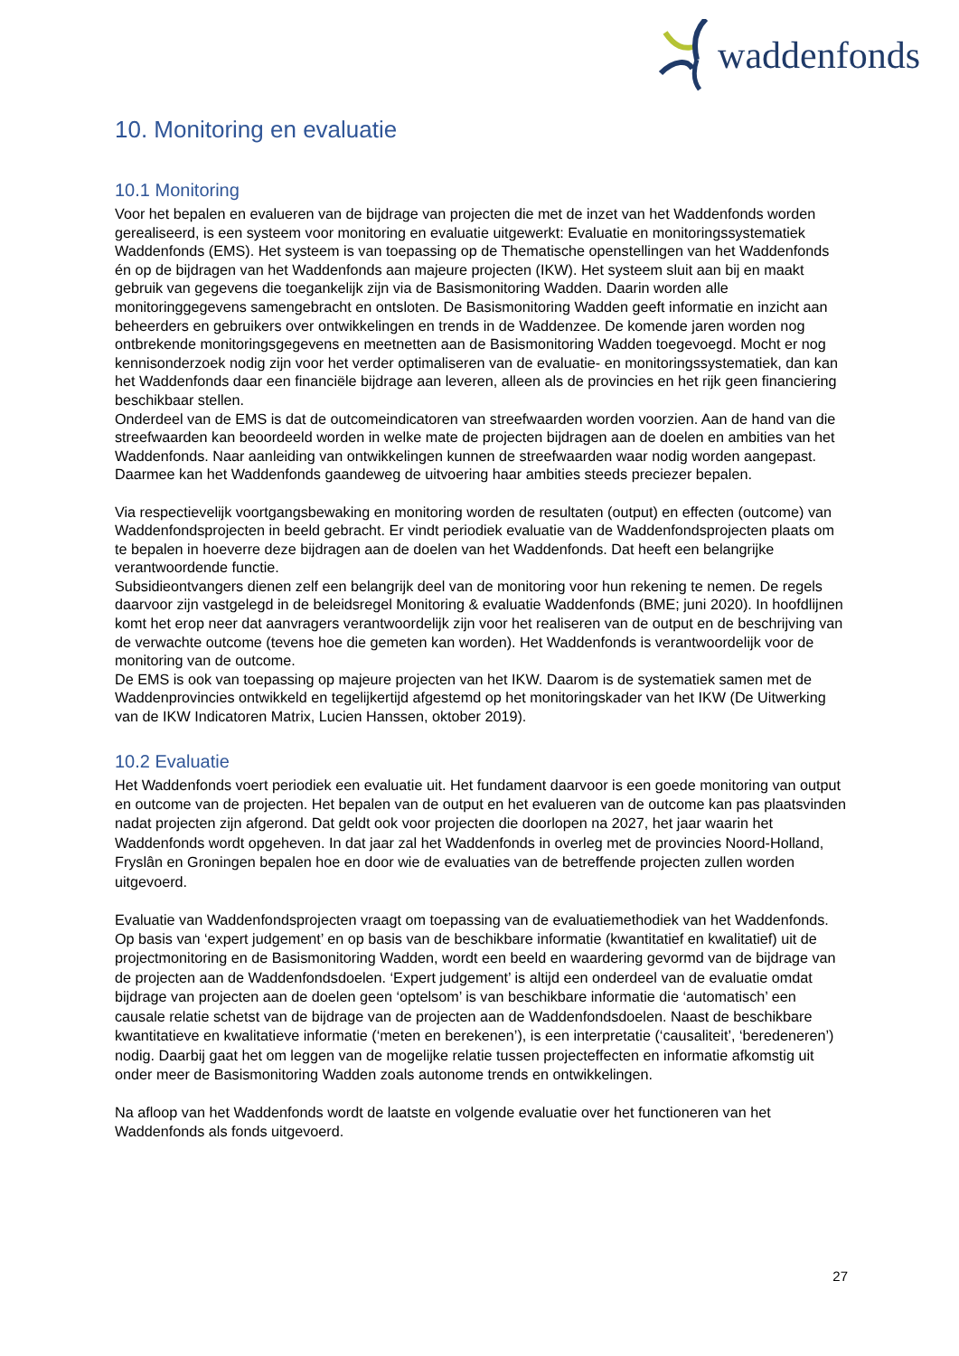waddenfonds
10. Monitoring en evaluatie
10.1 Monitoring
Voor het bepalen en evalueren van de bijdrage van projecten die met de inzet van het Waddenfonds worden gerealiseerd, is een systeem voor monitoring en evaluatie uitgewerkt: Evaluatie en monitoringssystematiek Waddenfonds (EMS). Het systeem is van toepassing op de Thematische openstellingen van het Waddenfonds én op de bijdragen van het Waddenfonds aan majeure projecten (IKW). Het systeem sluit aan bij en maakt gebruik van gegevens die toegankelijk zijn via de Basismonitoring Wadden. Daarin worden alle monitoringgegevens samengebracht en ontsloten. De Basismonitoring Wadden geeft informatie en inzicht aan beheerders en gebruikers over ontwikkelingen en trends in de Waddenzee. De komende jaren worden nog ontbrekende monitoringsgegevens en meetnetten aan de Basismonitoring Wadden toegevoegd. Mocht er nog kennisonderzoek nodig zijn voor het verder optimaliseren van de evaluatie- en monitoringssystematiek, dan kan het Waddenfonds daar een financiële bijdrage aan leveren, alleen als de provincies en het rijk geen financiering beschikbaar stellen.
Onderdeel van de EMS is dat de outcomeindicatoren van streefwaarden worden voorzien. Aan de hand van die streefwaarden kan beoordeeld worden in welke mate de projecten bijdragen aan de doelen en ambities van het Waddenfonds. Naar aanleiding van ontwikkelingen kunnen de streefwaarden waar nodig worden aangepast. Daarmee kan het Waddenfonds gaandeweg de uitvoering haar ambities steeds preciezer bepalen.
Via respectievelijk voortgangsbewaking en monitoring worden de resultaten (output) en effecten (outcome) van Waddenfondsprojecten in beeld gebracht. Er vindt periodiek evaluatie van de Waddenfondsprojecten plaats om te bepalen in hoeverre deze bijdragen aan de doelen van het Waddenfonds. Dat heeft een belangrijke verantwoordende functie.
Subsidieontvangers dienen zelf een belangrijk deel van de monitoring voor hun rekening te nemen. De regels daarvoor zijn vastgelegd in de beleidsregel Monitoring & evaluatie Waddenfonds (BME; juni 2020). In hoofdlijnen komt het erop neer dat aanvragers verantwoordelijk zijn voor het realiseren van de output en de beschrijving van de verwachte outcome (tevens hoe die gemeten kan worden). Het Waddenfonds is verantwoordelijk voor de monitoring van de outcome.
De EMS is ook van toepassing op majeure projecten van het IKW. Daarom is de systematiek samen met de Waddenprovincies ontwikkeld en tegelijkertijd afgestemd op het monitoringskader van het IKW (De Uitwerking van de IKW Indicatoren Matrix, Lucien Hanssen, oktober 2019).
10.2 Evaluatie
Het Waddenfonds voert periodiek een evaluatie uit. Het fundament daarvoor is een goede monitoring van output en outcome van de projecten. Het bepalen van de output en het evalueren van de outcome kan pas plaatsvinden nadat projecten zijn afgerond. Dat geldt ook voor projecten die doorlopen na 2027, het jaar waarin het Waddenfonds wordt opgeheven. In dat jaar zal het Waddenfonds in overleg met de provincies Noord-Holland, Fryslân en Groningen bepalen hoe en door wie de evaluaties van de betreffende projecten zullen worden uitgevoerd.
Evaluatie van Waddenfondsprojecten vraagt om toepassing van de evaluatiemethodiek van het Waddenfonds. Op basis van ‘expert judgement’ en op basis van de beschikbare informatie (kwantitatief en kwalitatief) uit de projectmonitoring en de Basismonitoring Wadden, wordt een beeld en waardering gevormd van de bijdrage van de projecten aan de Waddenfondsdoelen. ‘Expert judgement’ is altijd een onderdeel van de evaluatie omdat bijdrage van projecten aan de doelen geen ‘optelsom’ is van beschikbare informatie die ‘automatisch’ een causale relatie schetst van de bijdrage van de projecten aan de Waddenfondsdoelen. Naast de beschikbare kwantitatieve en kwalitatieve informatie (‘meten en berekenen’), is een interpretatie (‘causaliteit’, ‘beredeneren’) nodig. Daarbij gaat het om leggen van de mogelijke relatie tussen projecteffecten en informatie afkomstig uit onder meer de Basismonitoring Wadden zoals autonome trends en ontwikkelingen.
Na afloop van het Waddenfonds wordt de laatste en volgende evaluatie over het functioneren van het Waddenfonds als fonds uitgevoerd.
27